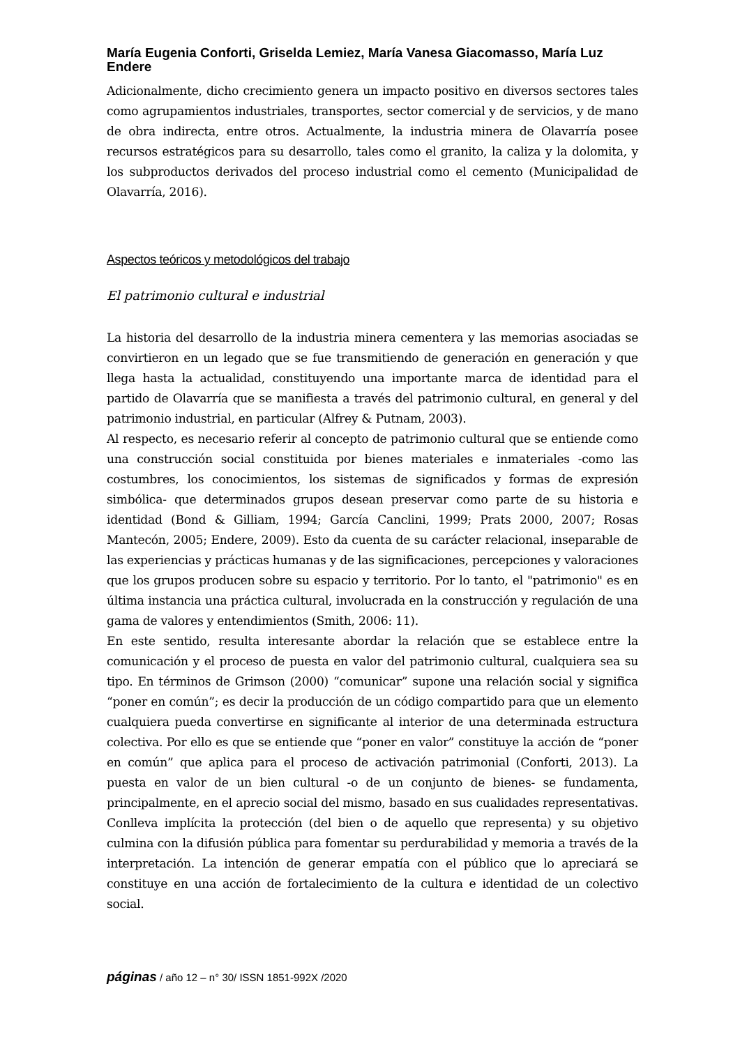María Eugenia Conforti, Griselda Lemiez, María Vanesa Giacomasso, María Luz Endere
Adicionalmente, dicho crecimiento genera un impacto positivo en diversos sectores tales como agrupamientos industriales, transportes, sector comercial y de servicios, y de mano de obra indirecta, entre otros. Actualmente, la industria minera de Olavarría posee recursos estratégicos para su desarrollo, tales como el granito, la caliza y la dolomita, y los subproductos derivados del proceso industrial como el cemento (Municipalidad de Olavarría, 2016).
Aspectos teóricos y metodológicos del trabajo
El patrimonio cultural e industrial
La historia del desarrollo de la industria minera cementera y las memorias asociadas se convirtieron en un legado que se fue transmitiendo de generación en generación y que llega hasta la actualidad, constituyendo una importante marca de identidad para el partido de Olavarría que se manifiesta a través del patrimonio cultural, en general y del patrimonio industrial, en particular (Alfrey & Putnam, 2003).
Al respecto, es necesario referir al concepto de patrimonio cultural que se entiende como una construcción social constituida por bienes materiales e inmateriales -como las costumbres, los conocimientos, los sistemas de significados y formas de expresión simbólica- que determinados grupos desean preservar como parte de su historia e identidad (Bond & Gilliam, 1994; García Canclini, 1999; Prats 2000, 2007; Rosas Mantecón, 2005; Endere, 2009). Esto da cuenta de su carácter relacional, inseparable de las experiencias y prácticas humanas y de las significaciones, percepciones y valoraciones que los grupos producen sobre su espacio y territorio. Por lo tanto, el "patrimonio" es en última instancia una práctica cultural, involucrada en la construcción y regulación de una gama de valores y entendimientos (Smith, 2006: 11).
En este sentido, resulta interesante abordar la relación que se establece entre la comunicación y el proceso de puesta en valor del patrimonio cultural, cualquiera sea su tipo. En términos de Grimson (2000) “comunicar” supone una relación social y significa “poner en común”; es decir la producción de un código compartido para que un elemento cualquiera pueda convertirse en significante al interior de una determinada estructura colectiva. Por ello es que se entiende que “poner en valor” constituye la acción de “poner en común” que aplica para el proceso de activación patrimonial (Conforti, 2013). La puesta en valor de un bien cultural -o de un conjunto de bienes- se fundamenta, principalmente, en el aprecio social del mismo, basado en sus cualidades representativas. Conlleva implícita la protección (del bien o de aquello que representa) y su objetivo culmina con la difusión pública para fomentar su perdurabilidad y memoria a través de la interpretación. La intención de generar empatía con el público que lo apreciará se constituye en una acción de fortalecimiento de la cultura e identidad de un colectivo social.
páginas / año 12 – n° 30/ ISSN 1851-992X /2020